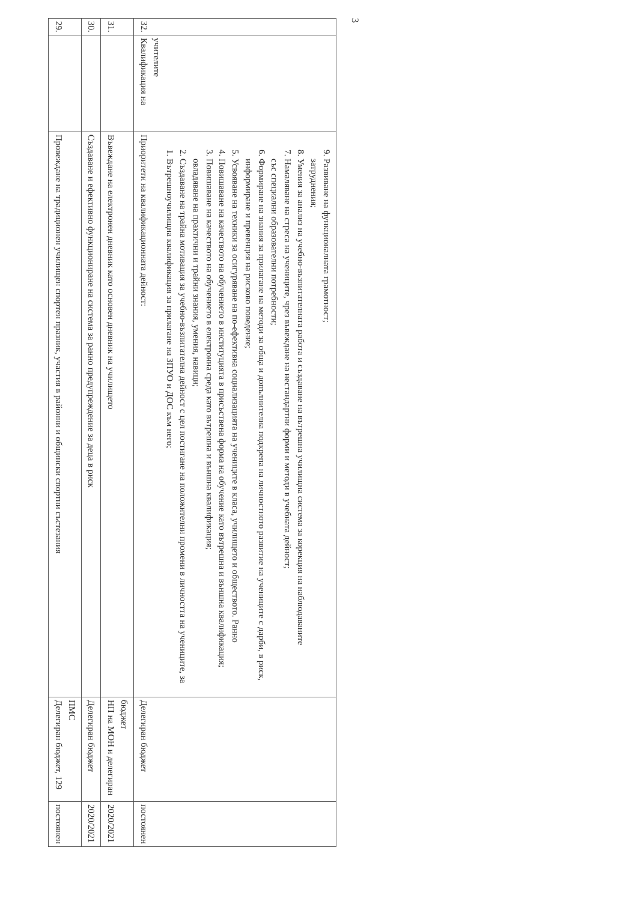| 29. | | Провеждане на традиционен училищен спортен празник, участия в районни и общински спортни състезания | Делегиран бюджет, 129 ПМС | постоянен |
| 30. | | Създаване и ефективно функциониране на система за ранно предупреждение за деца в риск | Делегиран бюджет | 2020/2021 |
| 31. | | Въвеждане на електронен дневник като основен дневник на училището | НП на МОН и делегиран бюджет | 2020/2021 |
| 32. | Квалификация на учителите | Приоритети на квалификационната дейност: 1. Вътрешноучилищна квалификация за прилагане на ЗПУО и ДОС към него; 2. Създаване на трайна мотивация за учебно-възпитателна дейност с цел постигане на положителни промени в личността на учениците, за овладяване на практични и трайни знания, умения, навици; 3. Повишаване на качеството на обучението в електронна среда като вътрешна и външна квалификация; 4. Повишаване на качеството на обучението в институцията в присъствена форма на обучение като вътрешна и външна квалификация; 5. Усвояване на техники за осигуряване на по-ефективна социализацията на учениците в класа, училището и обществото. Ранно информиране и превенция на рисково поведение; 6. Формиране на знания за прилагане на методи за обща и допълнителна подкрепа на личностното развитие на учениците с дарби, в риск, със специални образователни потребности; 7. Намаляване на стреса на учениците, чрез въвеждане на нестандартни форми и методи в учебната дейност; 8. Умения за анализ на учебно-възпитателната работа и създаване на вътрешна училищна система за корекция на наблюдаваните затруднения; 9. Развиване на функционалната грамотност; | Делегиран бюджет | постоянен |
3